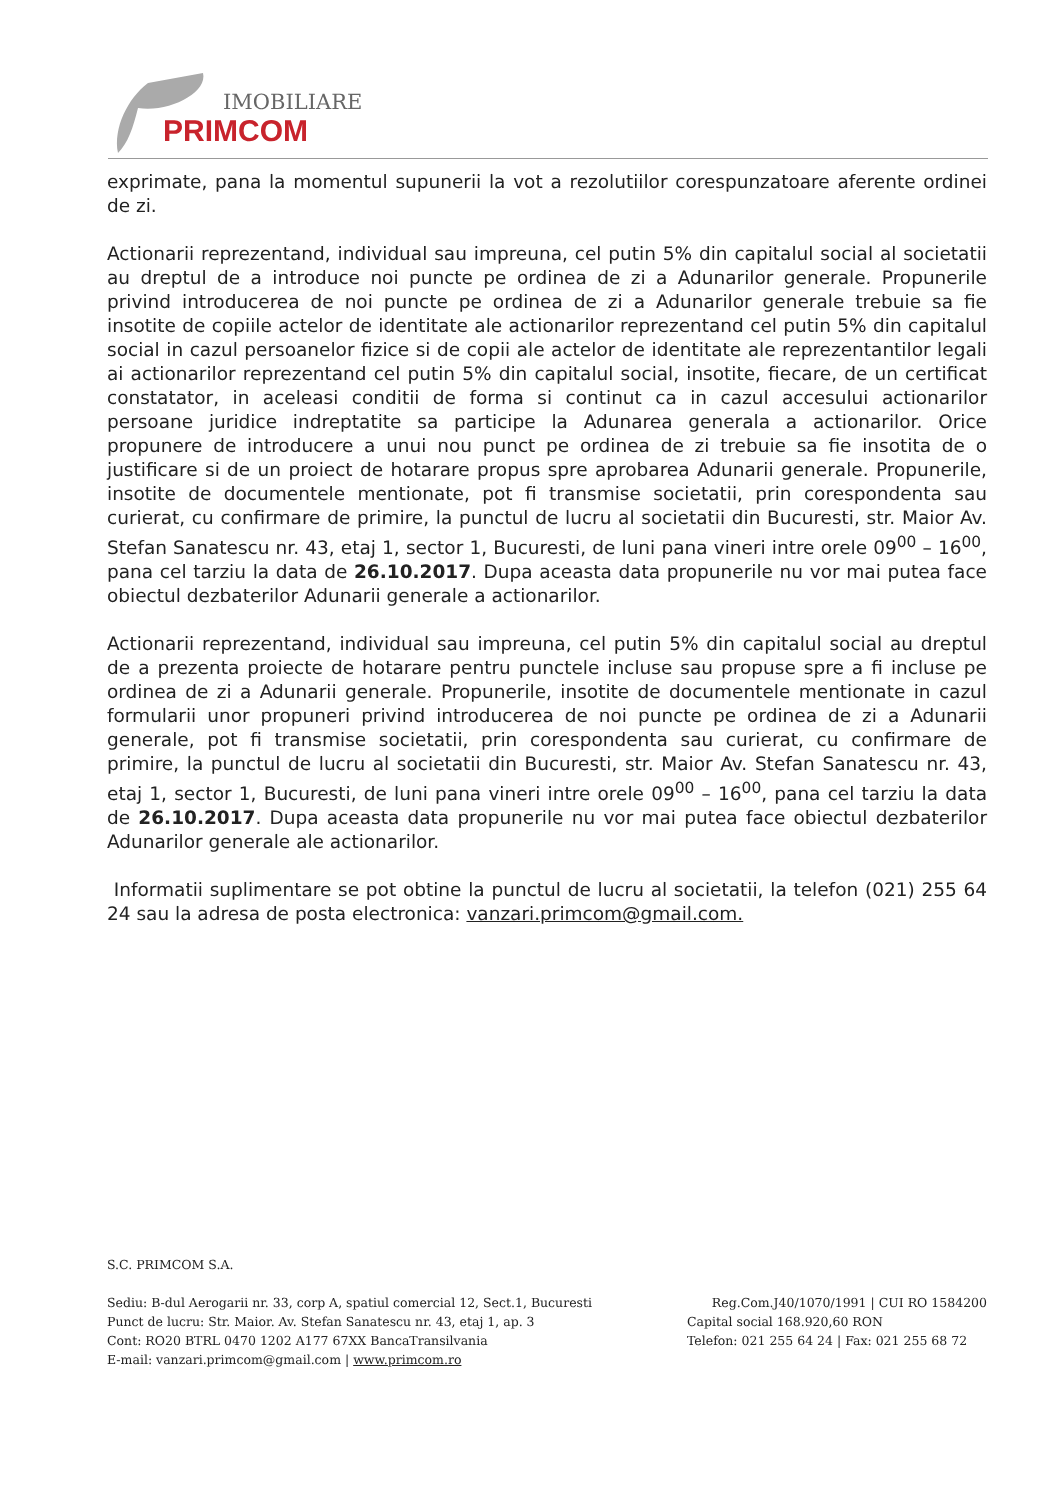IMOBILIARE
PRIMCOM
exprimate, pana la momentul supunerii la vot a rezolutiilor corespunzatoare aferente ordinei de zi.
Actionarii reprezentand, individual sau impreuna, cel putin 5% din capitalul social al societatii au dreptul de a introduce noi puncte pe ordinea de zi a Adunarilor generale. Propunerile privind introducerea de noi puncte pe ordinea de zi a Adunarilor generale trebuie sa fie insotite de copiile actelor de identitate ale actionarilor reprezentand cel putin 5% din capitalul social in cazul persoanelor fizice si de copii ale actelor de identitate ale reprezentantilor legali ai actionarilor reprezentand cel putin 5% din capitalul social, insotite, fiecare, de un certificat constatator, in aceleasi conditii de forma si continut ca in cazul accesului actionarilor persoane juridice indreptatite sa participe la Adunarea generala a actionarilor. Orice propunere de introducere a unui nou punct pe ordinea de zi trebuie sa fie insotita de o justificare si de un proiect de hotarare propus spre aprobarea Adunarii generale. Propunerile, insotite de documentele mentionate, pot fi transmise societatii, prin corespondenta sau curierat, cu confirmare de primire, la punctul de lucru al societatii din Bucuresti, str. Maior Av. Stefan Sanatescu nr. 43, etaj 1, sector 1, Bucuresti, de luni pana vineri intre orele 09<sup>00</sup> – 16<sup>00</sup>, pana cel tarziu la data de 26.10.2017. Dupa aceasta data propunerile nu vor mai putea face obiectul dezbaterilor Adunarii generale a actionarilor.
Actionarii reprezentand, individual sau impreuna, cel putin 5% din capitalul social au dreptul de a prezenta proiecte de hotarare pentru punctele incluse sau propuse spre a fi incluse pe ordinea de zi a Adunarii generale. Propunerile, insotite de documentele mentionate in cazul formularii unor propuneri privind introducerea de noi puncte pe ordinea de zi a Adunarii generale, pot fi transmise societatii, prin corespondenta sau curierat, cu confirmare de primire, la punctul de lucru al societatii din Bucuresti, str. Maior Av. Stefan Sanatescu nr. 43, etaj 1, sector 1, Bucuresti, de luni pana vineri intre orele 09<sup>00</sup> – 16<sup>00</sup>, pana cel tarziu la data de 26.10.2017. Dupa aceasta data propunerile nu vor mai putea face obiectul dezbaterilor Adunarilor generale ale actionarilor.
Informatii suplimentare se pot obtine la punctul de lucru al societatii, la telefon (021) 255 64 24 sau la adresa de posta electronica: vanzari.primcom@gmail.com.
S.C. PRIMCOM S.A.
Sediu: B-dul Aerogarii nr. 33, corp A, spatiul comercial 12, Sect.1, Bucuresti Reg.Com.J40/1070/1991 | CUI RO 1584200
Punct de lucru: Str. Maior. Av. Stefan Sanatescu nr. 43, etaj 1, ap. 3 Capital social 168.920,60 RON
Cont: RO20 BTRL 0470 1202 A177 67XX BancaTransilvania Telefon: 021 255 64 24 | Fax: 021 255 68 72
E-mail: vanzari.primcom@gmail.com | www.primcom.ro